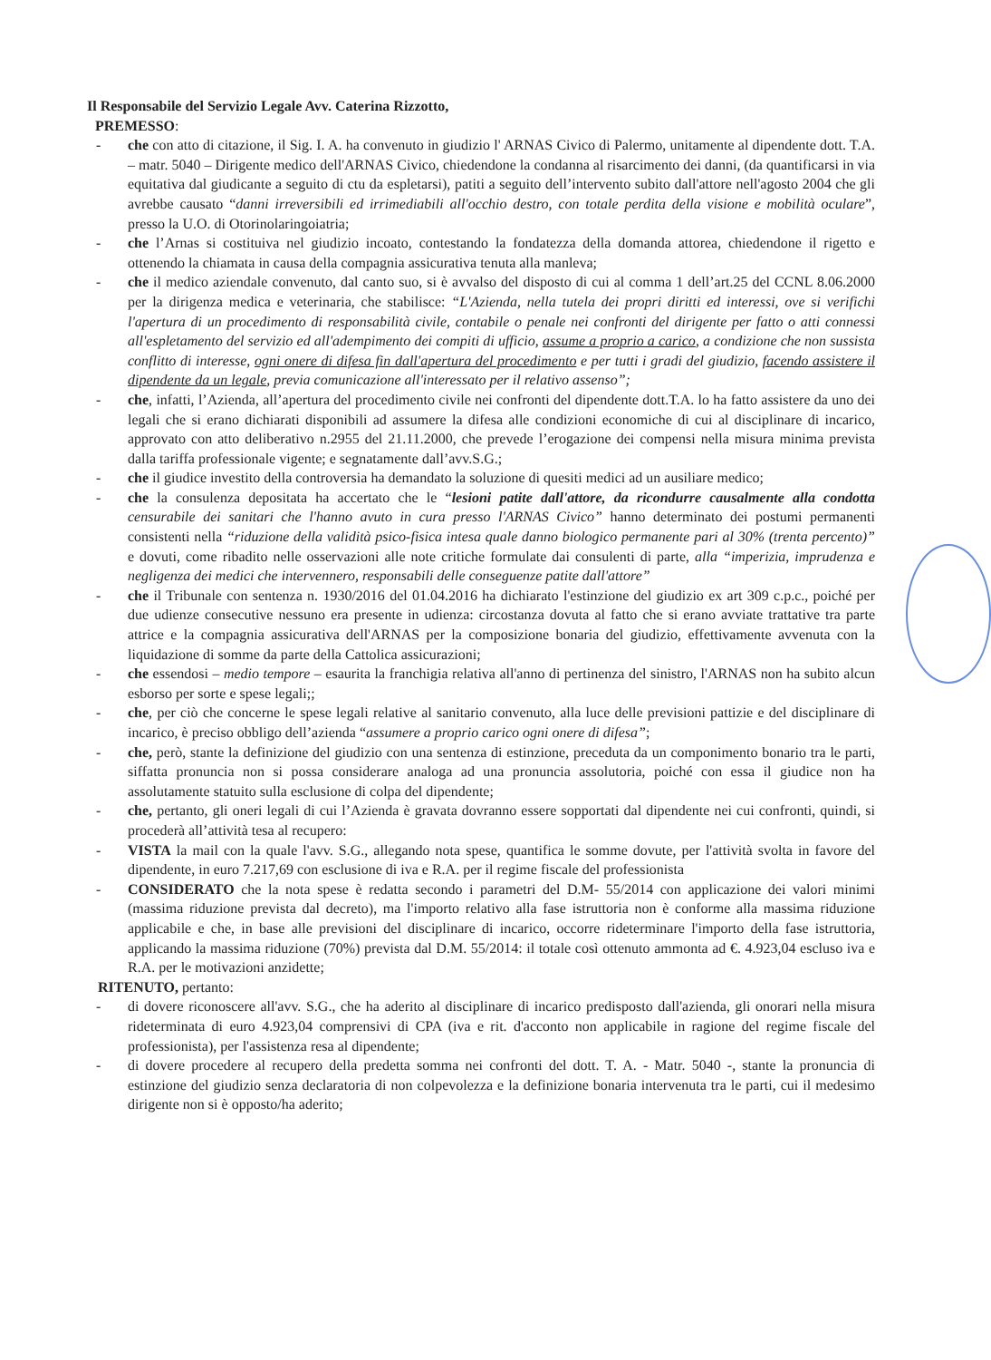Il Responsabile del Servizio Legale Avv. Caterina Rizzotto,
PREMESSO:
- che con atto di citazione, il Sig. I. A. ha convenuto in giudizio l' ARNAS Civico di Palermo, unitamente al dipendente dott. T.A. – matr. 5040 – Dirigente medico dell'ARNAS Civico, chiedendone la condanna al risarcimento dei danni, (da quantificarsi in via equitativa dal giudicante a seguito di ctu da espletarsi), patiti a seguito dell’intervento subito dall'attore nell'agosto 2004 che gli avrebbe causato “danni irreversibili ed irrimediabili all'occhio destro, con totale perdita della visione e mobilità oculare”, presso la U.O. di Otorinolaringoiatria;
- che l’Arnas si costituiva nel giudizio incoato, contestando la fondatezza della domanda attorea, chiedendone il rigetto e ottenendo la chiamata in causa della compagnia assicurativa tenuta alla manleva;
- che il medico aziendale convenuto, dal canto suo, si è avvalso del disposto di cui al comma 1 dell’art.25 del CCNL 8.06.2000 per la dirigenza medica e veterinaria, che stabilisce: “L'Azienda, nella tutela dei propri diritti ed interessi, ove si verifichi l'apertura di un procedimento di responsabilità civile, contabile o penale nei confronti del dirigente per fatto o atti connessi all'espletamento del servizio ed all'adempimento dei compiti di ufficio, assume a proprio a carico, a condizione che non sussista conflitto di interesse, ogni onere di difesa fin dall'apertura del procedimento e per tutti i gradi del giudizio, facendo assistere il dipendente da un legale, previa comunicazione all'interessato per il relativo assenso”;
- che, infatti, l’Azienda, all’apertura del procedimento civile nei confronti del dipendente dott.T.A. lo ha fatto assistere da uno dei legali che si erano dichiarati disponibili ad assumere la difesa alle condizioni economiche di cui al disciplinare di incarico, approvato con atto deliberativo n.2955 del 21.11.2000, che prevede l’erogazione dei compensi nella misura minima prevista dalla tariffa professionale vigente; e segnatamente dall’avv.S.G.;
- che il giudice investito della controversia ha demandato la soluzione di quesiti medici ad un ausiliare medico;
- che la consulenza depositata ha accertato che le “lesioni patite dall'attore, da ricondurre causalmente alla condotta censurabile dei sanitari che l'hanno avuto in cura presso l'ARNAS Civico” hanno determinato dei postumi permanenti consistenti nella “riduzione della validità psico-fisica intesa quale danno biologico permanente pari al 30% (trenta percento)” e dovuti, come ribadito nelle osservazioni alle note critiche formulate dai consulenti di parte, alla “imperizia, imprudenza e negligenza dei medici che intervennero, responsabili delle conseguenze patite dall'attore”
- che il Tribunale con sentenza n. 1930/2016 del 01.04.2016 ha dichiarato l'estinzione del giudizio ex art 309 c.p.c., poiché per due udienze consecutive nessuno era presente in udienza: circostanza dovuta al fatto che si erano avviate trattative tra parte attrice e la compagnia assicurativa dell'ARNAS per la composizione bonaria del giudizio, effettivamente avvenuta con la liquidazione di somme da parte della Cattolica assicurazioni;
- che essendosi – medio tempore – esaurita la franchigia relativa all'anno di pertinenza del sinistro, l'ARNAS non ha subito alcun esborso per sorte e spese legali;;
- che, per ciò che concerne le spese legali relative al sanitario convenuto, alla luce delle previsioni pattizie e del disciplinare di incarico, è preciso obbligo dell’azienda “assumere a proprio carico ogni onere di difesa”;
- che, però, stante la definizione del giudizio con una sentenza di estinzione, preceduta da un componimento bonario tra le parti, siffatta pronuncia non si possa considerare analoga ad una pronuncia assolutoria, poiché con essa il giudice non ha assolutamente statuito sulla esclusione di colpa del dipendente;
- che, pertanto, gli oneri legali di cui l’Azienda è gravata dovranno essere sopportati dal dipendente nei cui confronti, quindi, si procederà all’attività tesa al recupero:
- VISTA la mail con la quale l'avv. S.G., allegando nota spese, quantifica le somme dovute, per l'attività svolta in favore del dipendente, in euro 7.217,69 con esclusione di iva e R.A. per il regime fiscale del professionista
- CONSIDERATO che la nota spese è redatta secondo i parametri del D.M- 55/2014 con applicazione dei valori minimi (massima riduzione prevista dal decreto), ma l'importo relativo alla fase istruttoria non è conforme alla massima riduzione applicabile e che, in base alle previsioni del disciplinare di incarico, occorre rideterminare l'importo della fase istruttoria, applicando la massima riduzione (70%) prevista dal D.M. 55/2014: il totale così ottenuto ammonta ad €. 4.923,04 escluso iva e R.A. per le motivazioni anzidette;
RITENUTO, pertanto:
- di dovere riconoscere all'avv. S.G., che ha aderito al disciplinare di incarico predisposto dall'azienda, gli onorari nella misura rideterminata di euro 4.923,04 comprensivi di CPA (iva e rit. d'acconto non applicabile in ragione del regime fiscale del professionista), per l'assistenza resa al dipendente;
- di dovere procedere al recupero della predetta somma nei confronti del dott. T. A. - Matr. 5040 -, stante la pronuncia di estinzione del giudizio senza declaratoria di non colpevolezza e la definizione bonaria intervenuta tra le parti, cui il medesimo dirigente non si è opposto/ha aderito;